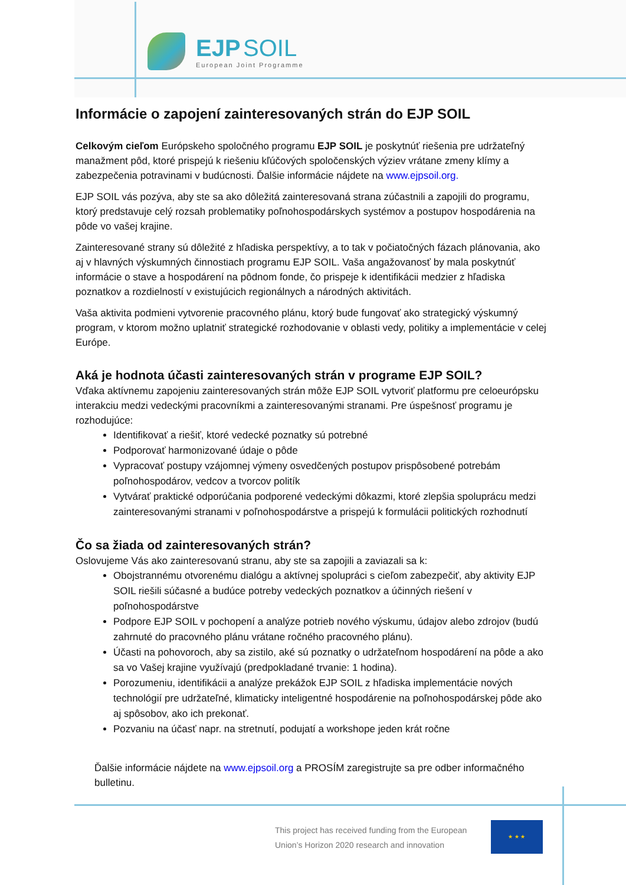EJP SOIL
European Joint Programme
Informácie o zapojení zainteresovaných strán do EJP SOIL
Celkovým cieľom Európskeho spoločného programu EJP SOIL je poskytnúť riešenia pre udržateľný manažment pôd, ktoré prispejú k riešeniu kľúčových spoločenských výziev vrátane zmeny klímy a zabezpečenia potravinami v budúcnosti. Ďalšie informácie nájdete na www.ejpsoil.org.
EJP SOIL vás pozýva, aby ste sa ako dôležitá zainteresovaná strana zúčastnili a zapojili do programu, ktorý predstavuje celý rozsah problematiky poľnohospodárskych systémov a postupov hospodárenia na pôde vo vašej krajine.
Zainteresované strany sú dôležité z hľadiska perspektívy, a to tak v počiatočných fázach plánovania, ako aj v hlavných výskumných činnostiach programu EJP SOIL. Vaša angažovanosť by mala poskytnúť informácie o stave a hospodárení na pôdnom fonde, čo prispeje k identifikácii medzier z hľadiska poznatkov a rozdielností v existujúcich regionálnych a národných aktivitách.
Vaša aktivita podmieni vytvorenie pracovného plánu, ktorý bude fungovať ako strategický výskumný program, v ktorom možno uplatniť strategické rozhodovanie v oblasti vedy, politiky a implementácie v celej Európe.
Aká je hodnota účasti zainteresovaných strán v programe EJP SOIL?
Vďaka aktívnemu zapojeniu zainteresovaných strán môže EJP SOIL vytvoriť platformu pre celoeurópsku interakciu medzi vedeckými pracovníkmi a zainteresovanými stranami. Pre úspešnosť programu je rozhodujúce:
Identifikovať a riešiť, ktoré vedecké poznatky sú potrebné
Podporovať harmonizované údaje o pôde
Vypracovať postupy vzájomnej výmeny osvedčených postupov prispôsobené potrebám poľnohospodárov, vedcov a tvorcov politík
Vytvárať praktické odporúčania podporené vedeckými dôkazmi, ktoré zlepšia spoluprácu medzi zainteresovanými stranami v poľnohospodárstve a prispejú k formulácii politických rozhodnutí
Čo sa žiada od zainteresovaných strán?
Oslovujeme Vás ako zainteresovanú stranu, aby ste sa zapojili a zaviazali sa k:
Obojstrannému otvorenému dialógu a aktívnej spolupráci s cieľom zabezpečiť, aby aktivity EJP SOIL riešili súčasné a budúce potreby vedeckých poznatkov a účinných riešení v poľnohospodárstve
Podpore EJP SOIL v pochopení a analýze potrieb nového výskumu, údajov alebo zdrojov (budú zahrnuté do pracovného plánu vrátane ročného pracovného plánu).
Účasti na pohovoroch, aby sa zistilo, aké sú poznatky o udržateľnom hospodárení na pôde a ako sa vo Vašej krajine využívajú (predpokladané trvanie: 1 hodina).
Porozumeniu, identifikácii a analýze prekážok EJP SOIL z hľadiska implementácie nových technológií pre udržateľné, klimaticky inteligentné hospodárenie na poľnohospodárskej pôde ako aj spôsobov, ako ich prekonať.
Pozvaniu na účasť napr. na stretnutí, podujatí a workshope jeden krát ročne
Ďalšie informácie nájdete na www.ejpsoil.org a PROSÍM zaregistrujte sa pre odber informačného bulletinu.
This project has received funding from the European Union’s Horizon 2020 research and innovation
★ ★ ★